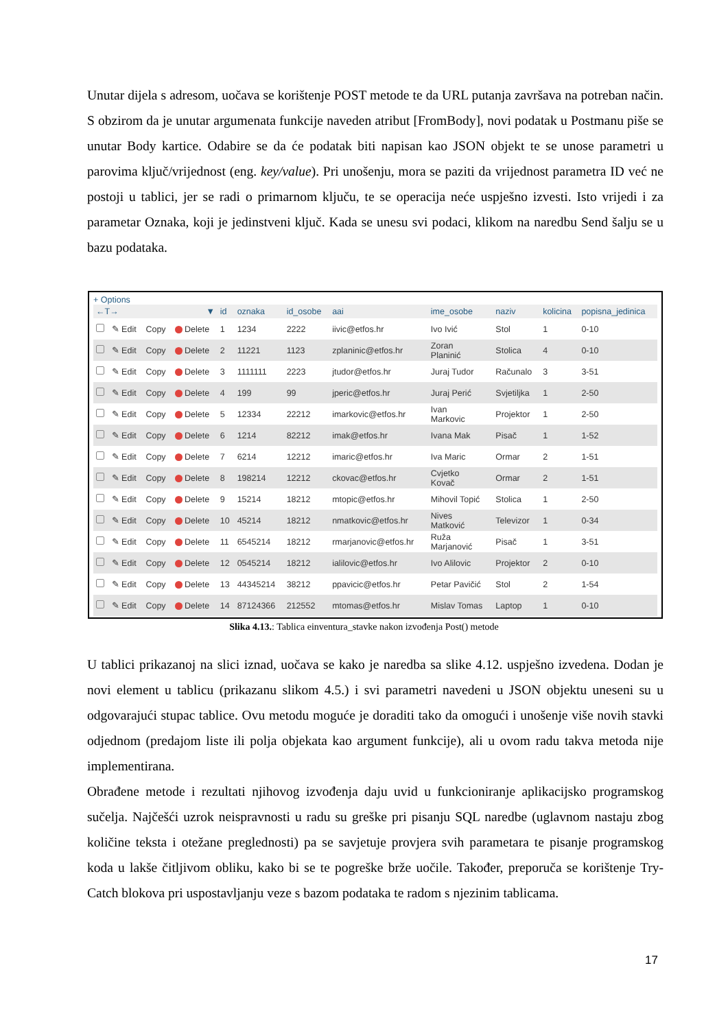Unutar dijela s adresom, uočava se korištenje POST metode te da URL putanja završava na potreban način. S obzirom da je unutar argumenata funkcije naveden atribut [FromBody], novi podatak u Postmanu piše se unutar Body kartice. Odabire se da će podatak biti napisan kao JSON objekt te se unose parametri u parovima ključ/vrijednost (eng. key/value). Pri unošenju, mora se paziti da vrijednost parametra ID već ne postoji u tablici, jer se radi o primarnom ključu, te se operacija neće uspješno izvesti. Isto vrijedi i za parametar Oznaka, koji je jedinstveni ključ. Kada se unesu svi podaci, klikom na naredbu Send šalju se u bazu podataka.
+ Options
| ←T→ ▼ | | | | id | oznaka | id_osobe | aai | ime_osobe | naziv | kolicina | popisna_jedinica |
| --- | --- | --- | --- | --- | --- | --- | --- | --- | --- | --- | --- |
| | ✎ Edit | Copy | Delete | 1 | 1234 | 2222 | iivic@etfos.hr | Ivo Ivić | Stol | 1 | 0-10 |
| | ✎ Edit | Copy | Delete | 2 | 11221 | 1123 | zplaninic@etfos.hr | Zoran Planinić | Stolica | 4 | 0-10 |
| | ✎ Edit | Copy | Delete | 3 | 1111111 | 2223 | jtudor@etfos.hr | Juraj Tudor | Računalo | 3 | 3-51 |
| | ✎ Edit | Copy | Delete | 4 | 199 | 99 | jperic@etfos.hr | Juraj Perić | Svjetiljka | 1 | 2-50 |
| | ✎ Edit | Copy | Delete | 5 | 12334 | 22212 | imarkovic@etfos.hr | Ivan Markovic | Projektor | 1 | 2-50 |
| | ✎ Edit | Copy | Delete | 6 | 1214 | 82212 | imak@etfos.hr | Ivana Mak | Pisač | 1 | 1-52 |
| | ✎ Edit | Copy | Delete | 7 | 6214 | 12212 | imaric@etfos.hr | Iva Maric | Ormar | 2 | 1-51 |
| | ✎ Edit | Copy | Delete | 8 | 198214 | 12212 | ckovac@etfos.hr | Cvjetko Kovač | Ormar | 2 | 1-51 |
| | ✎ Edit | Copy | Delete | 9 | 15214 | 18212 | mtopic@etfos.hr | Mihovil Topić | Stolica | 1 | 2-50 |
| | ✎ Edit | Copy | Delete | 10 | 45214 | 18212 | nmatkovic@etfos.hr | Nives Matković | Televizor | 1 | 0-34 |
| | ✎ Edit | Copy | Delete | 11 | 6545214 | 18212 | rmarjanovic@etfos.hr | Ruža Marjanović | Pisač | 1 | 3-51 |
| | ✎ Edit | Copy | Delete | 12 | 0545214 | 18212 | ialilovic@etfos.hr | Ivo Alilovic | Projektor | 2 | 0-10 |
| | ✎ Edit | Copy | Delete | 13 | 44345214 | 38212 | ppavicic@etfos.hr | Petar Pavičić | Stol | 2 | 1-54 |
| | ✎ Edit | Copy | Delete | 14 | 87124366 | 212552 | mtomas@etfos.hr | Mislav Tomas | Laptop | 1 | 0-10 |
Slika 4.13.: Tablica einventura_stavke nakon izvođenja Post() metode
U tablici prikazanoj na slici iznad, uočava se kako je naredba sa slike 4.12. uspješno izvedena. Dodan je novi element u tablicu (prikazanu slikom 4.5.) i svi parametri navedeni u JSON objektu uneseni su u odgovarajući stupac tablice. Ovu metodu moguće je doraditi tako da omogući i unošenje više novih stavki odjednom (predajom liste ili polja objekata kao argument funkcije), ali u ovom radu takva metoda nije implementirana.
Obrađene metode i rezultati njihovog izvođenja daju uvid u funkcioniranje aplikacijsko programskog sučelja. Najčešći uzrok neispravnosti u radu su greške pri pisanju SQL naredbe (uglavnom nastaju zbog količine teksta i otežane preglednosti) pa se savjetuje provjera svih parametara te pisanje programskog koda u lakše čitljivom obliku, kako bi se te pogreške brže uočile. Također, preporuča se korištenje Try-Catch blokova pri uspostavljanju veze s bazom podataka te radom s njezinim tablicama.
17